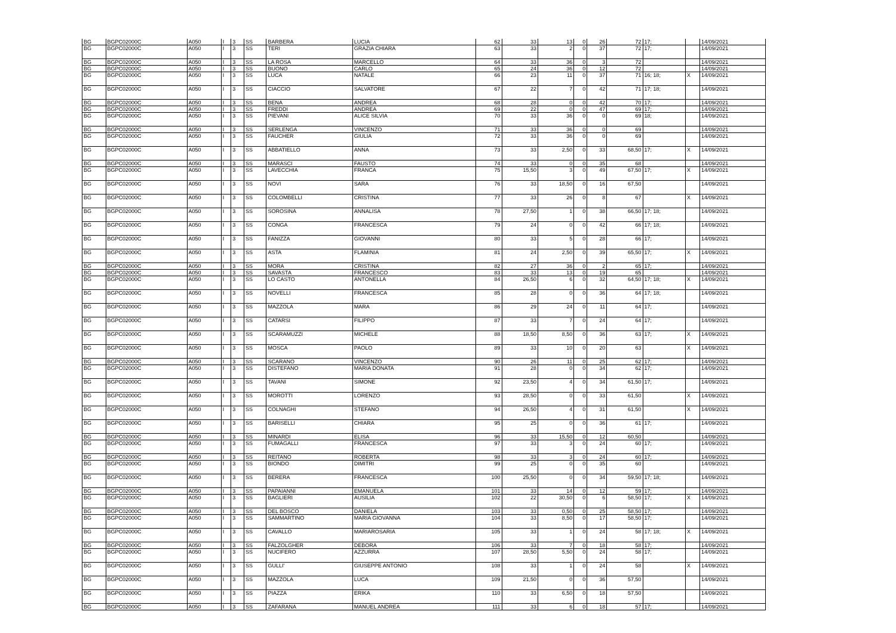| BG | BGPC02000C | A050 | I | 3 | SS | BARBERA | LUCIA | 62 | 33 | 13 | 0 | 26 | 72 | 17; | | 14/09/2021 |
| BG | BGPC02000C | A050 | I | 3 | SS | TERI | GRAZIA CHIARA | 63 | 33 | 2 | 0 | 37 | 72 | 17; | | 14/09/2021 |
| BG | BGPC02000C | A050 | I | 3 | SS | LA ROSA | MARCELLO | 64 | 33 | 36 | 0 | 3 | 72 | | | 14/09/2021 |
| BG | BGPC02000C | A050 | I | 3 | SS | BUONO | CARLO | 65 | 24 | 36 | 0 | 12 | 72 | | | 14/09/2021 |
| BG | BGPC02000C | A050 | I | 3 | SS | LUCA | NATALE | 66 | 23 | 11 | 0 | 37 | 71 | 16; 18; | X | 14/09/2021 |
| BG | BGPC02000C | A050 | I | 3 | SS | CIACCIO | SALVATORE | 67 | 22 | 7 | 0 | 42 | 71 | 17; 18; | | 14/09/2021 |
| BG | BGPC02000C | A050 | I | 3 | SS | BENA | ANDREA | 68 | 28 | 0 | 0 | 42 | 70 | 17; | | 14/09/2021 |
| BG | BGPC02000C | A050 | I | 3 | SS | FREDDI | ANDREA | 69 | 22 | 0 | 0 | 47 | 69 | 17; | | 14/09/2021 |
| BG | BGPC02000C | A050 | I | 3 | SS | PIEVANI | ALICE SILVIA | 70 | 33 | 36 | 0 | 0 | 69 | 18; | | 14/09/2021 |
| BG | BGPC02000C | A050 | I | 3 | SS | SERLENGA | VINCENZO | 71 | 33 | 36 | 0 | 0 | 69 | | | 14/09/2021 |
| BG | BGPC02000C | A050 | I | 3 | SS | FAUCHER | GIULIA | 72 | 33 | 36 | 0 | 0 | 69 | | | 14/09/2021 |
| BG | BGPC02000C | A050 | I | 3 | SS | ABBATIELLO | ANNA | 73 | 33 | 2,50 | 0 | 33 | 68,50 | 17; | X | 14/09/2021 |
| BG | BGPC02000C | A050 | I | 3 | SS | MARASCI | FAUSTO | 74 | 33 | 0 | 0 | 35 | 68 | | | 14/09/2021 |
| BG | BGPC02000C | A050 | I | 3 | SS | LAVECCHIA | FRANCA | 75 | 15,50 | 3 | 0 | 49 | 67,50 | 17; | X | 14/09/2021 |
| BG | BGPC02000C | A050 | I | 3 | SS | NOVI | SARA | 76 | 33 | 18,50 | 0 | 16 | 67,50 | | | 14/09/2021 |
| BG | BGPC02000C | A050 | I | 3 | SS | COLOMBELLI | CRISTINA | 77 | 33 | 26 | 0 | 8 | 67 | | X | 14/09/2021 |
| BG | BGPC02000C | A050 | I | 3 | SS | SOROSINA | ANNALISA | 78 | 27,50 | 1 | 0 | 38 | 66,50 | 17; 18; | | 14/09/2021 |
| BG | BGPC02000C | A050 | I | 3 | SS | CONGA | FRANCESCA | 79 | 24 | 0 | 0 | 42 | 66 | 17; 18; | | 14/09/2021 |
| BG | BGPC02000C | A050 | I | 3 | SS | FANIZZA | GIOVANNI | 80 | 33 | 5 | 0 | 28 | 66 | 17; | | 14/09/2021 |
| BG | BGPC02000C | A050 | I | 3 | SS | ASTA | FLAMINIA | 81 | 24 | 2,50 | 0 | 39 | 65,50 | 17; | X | 14/09/2021 |
| BG | BGPC02000C | A050 | I | 3 | SS | MORA | CRISTINA | 82 | 27 | 36 | 0 | 2 | 65 | 17; | | 14/09/2021 |
| BG | BGPC02000C | A050 | I | 3 | SS | SAVASTA | FRANCESCO | 83 | 33 | 13 | 0 | 19 | 65 | | | 14/09/2021 |
| BG | BGPC02000C | A050 | I | 3 | SS | LO CASTO | ANTONELLA | 84 | 26,50 | 6 | 0 | 32 | 64,50 | 17; 18; | X | 14/09/2021 |
| BG | BGPC02000C | A050 | I | 3 | SS | NOVELLI | FRANCESCA | 85 | 28 | 0 | 0 | 36 | 64 | 17; 18; | | 14/09/2021 |
| BG | BGPC02000C | A050 | I | 3 | SS | MAZZOLA | MARA | 86 | 29 | 24 | 0 | 11 | 64 | 17; | | 14/09/2021 |
| BG | BGPC02000C | A050 | I | 3 | SS | CATARSI | FILIPPO | 87 | 33 | 7 | 0 | 24 | 64 | 17; | | 14/09/2021 |
| BG | BGPC02000C | A050 | I | 3 | SS | SCARAMUZZI | MICHELE | 88 | 18,50 | 8,50 | 0 | 36 | 63 | 17; | X | 14/09/2021 |
| BG | BGPC02000C | A050 | I | 3 | SS | MOSCA | PAOLO | 89 | 33 | 10 | 0 | 20 | 63 | | X | 14/09/2021 |
| BG | BGPC02000C | A050 | I | 3 | SS | SCARANO | VINCENZO | 90 | 26 | 11 | 0 | 25 | 62 | 17; | | 14/09/2021 |
| BG | BGPC02000C | A050 | I | 3 | SS | DISTEFANO | MARIA DONATA | 91 | 28 | 0 | 0 | 34 | 62 | 17; | | 14/09/2021 |
| BG | BGPC02000C | A050 | I | 3 | SS | TAVANI | SIMONE | 92 | 23,50 | 4 | 0 | 34 | 61,50 | 17; | | 14/09/2021 |
| BG | BGPC02000C | A050 | I | 3 | SS | MOROTTI | LORENZO | 93 | 28,50 | 0 | 0 | 33 | 61,50 | | X | 14/09/2021 |
| BG | BGPC02000C | A050 | I | 3 | SS | COLNAGHI | STEFANO | 94 | 26,50 | 4 | 0 | 31 | 61,50 | | X | 14/09/2021 |
| BG | BGPC02000C | A050 | I | 3 | SS | BARISELLI | CHIARA | 95 | 25 | 0 | 0 | 36 | 61 | 17; | | 14/09/2021 |
| BG | BGPC02000C | A050 | I | 3 | SS | MINARDI | ELISA | 96 | 33 | 15,50 | 0 | 12 | 60,50 | | | 14/09/2021 |
| BG | BGPC02000C | A050 | I | 3 | SS | FUMAGALLI | FRANCESCA | 97 | 33 | 3 | 0 | 24 | 60 | 17; | | 14/09/2021 |
| BG | BGPC02000C | A050 | I | 3 | SS | REITANO | ROBERTA | 98 | 33 | 3 | 0 | 24 | 60 | 17; | | 14/09/2021 |
| BG | BGPC02000C | A050 | I | 3 | SS | BIONDO | DIMITRI | 99 | 25 | 0 | 0 | 35 | 60 | | | 14/09/2021 |
| BG | BGPC02000C | A050 | I | 3 | SS | BERERA | FRANCESCA | 100 | 25,50 | 0 | 0 | 34 | 59,50 | 17; 18; | | 14/09/2021 |
| BG | BGPC02000C | A050 | I | 3 | SS | PAPAIANNI | EMANUELA | 101 | 33 | 14 | 0 | 12 | 59 | 17; | | 14/09/2021 |
| BG | BGPC02000C | A050 | I | 3 | SS | BAGLIERI | AUSILIA | 102 | 22 | 30,50 | 0 | 6 | 58,50 | 17; | X | 14/09/2021 |
| BG | BGPC02000C | A050 | I | 3 | SS | DEL BOSCO | DANIELA | 103 | 33 | 0,50 | 0 | 25 | 58,50 | 17; | | 14/09/2021 |
| BG | BGPC02000C | A050 | I | 3 | SS | SAMMARTINO | MARIA GIOVANNA | 104 | 33 | 8,50 | 0 | 17 | 58,50 | 17; | | 14/09/2021 |
| BG | BGPC02000C | A050 | I | 3 | SS | CAVALLO | MARIAROSARIA | 105 | 33 | 1 | 0 | 24 | 58 | 17; 18; | X | 14/09/2021 |
| BG | BGPC02000C | A050 | I | 3 | SS | FALZOLGHER | DEBORA | 106 | 33 | 7 | 0 | 18 | 58 | 17; | | 14/09/2021 |
| BG | BGPC02000C | A050 | I | 3 | SS | NUCIFERO | AZZURRA | 107 | 28,50 | 5,50 | 0 | 24 | 58 | 17; | | 14/09/2021 |
| BG | BGPC02000C | A050 | I | 3 | SS | GULLI' | GIUSEPPE ANTONIO | 108 | 33 | 1 | 0 | 24 | 58 | | X | 14/09/2021 |
| BG | BGPC02000C | A050 | I | 3 | SS | MAZZOLA | LUCA | 109 | 21,50 | 0 | 0 | 36 | 57,50 | | | 14/09/2021 |
| BG | BGPC02000C | A050 | I | 3 | SS | PIAZZA | ERIKA | 110 | 33 | 6,50 | 0 | 18 | 57,50 | | | 14/09/2021 |
| BG | BGPC02000C | A050 | I | 3 | SS | ZAFARANA | MANUEL ANDREA | 111 | 33 | 6 | 0 | 18 | 57 | 17; | | 14/09/2021 |